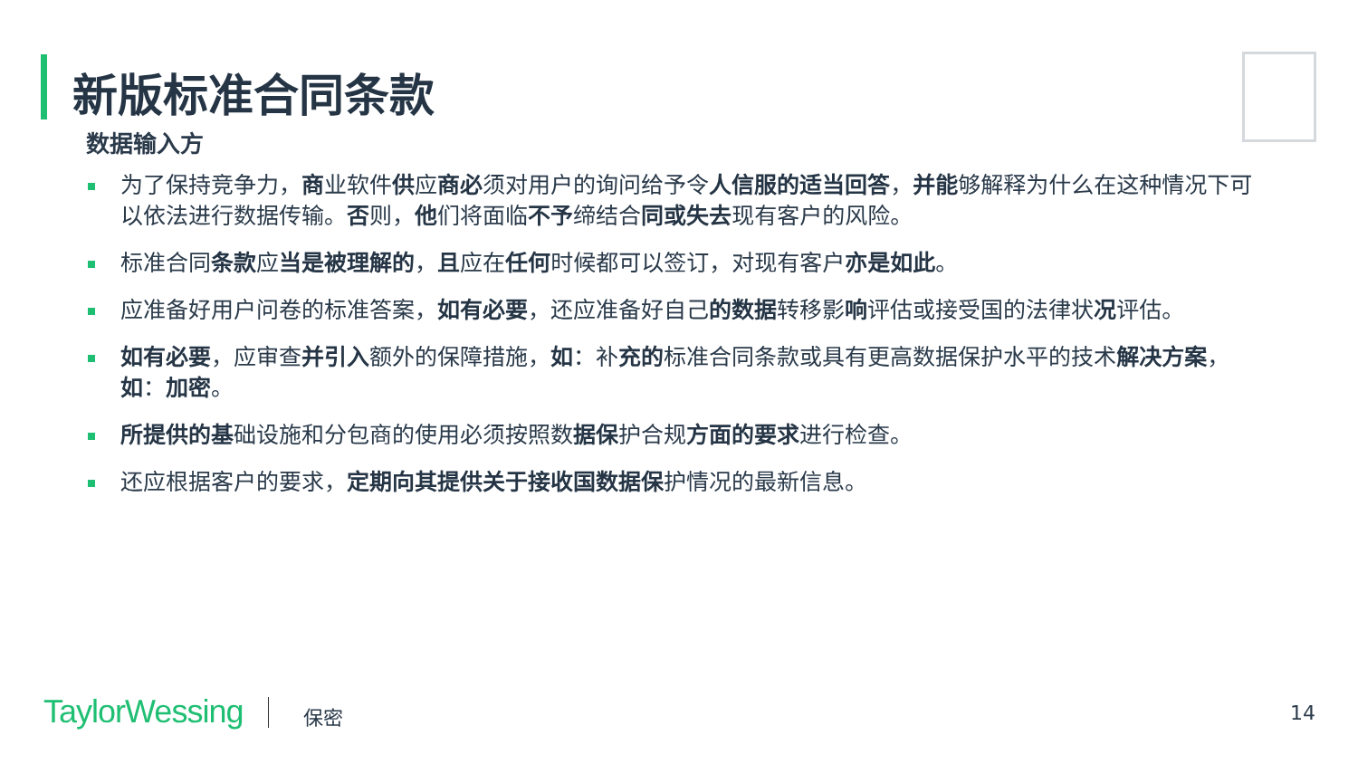新版标准合同条款
数据输入方
为了保持竞争力，商业软件供应商必须对用户的询问给予令人信服的适当回答，并能够解释为什么在这种情况下可以依法进行数据传输。否则，他们将面临不予缔结合同或失去现有客户的风险。
标准合同条款应当是被理解的，且应在任何时候都可以签订，对现有客户亦是如此。
应准备好用户问卷的标准答案，如有必要，还应准备好自己的数据转移影响评估或接受国的法律状况评估。
如有必要，应审查并引入额外的保障措施，如：补充的标准合同条款或具有更高数据保护水平的技术解决方案，如：加密。
所提供的基础设施和分包商的使用必须按照数据保护合规方面的要求进行检查。
还应根据客户的要求，定期向其提供关于接收国数据保护情况的最新信息。
TaylorWessing 保密 14